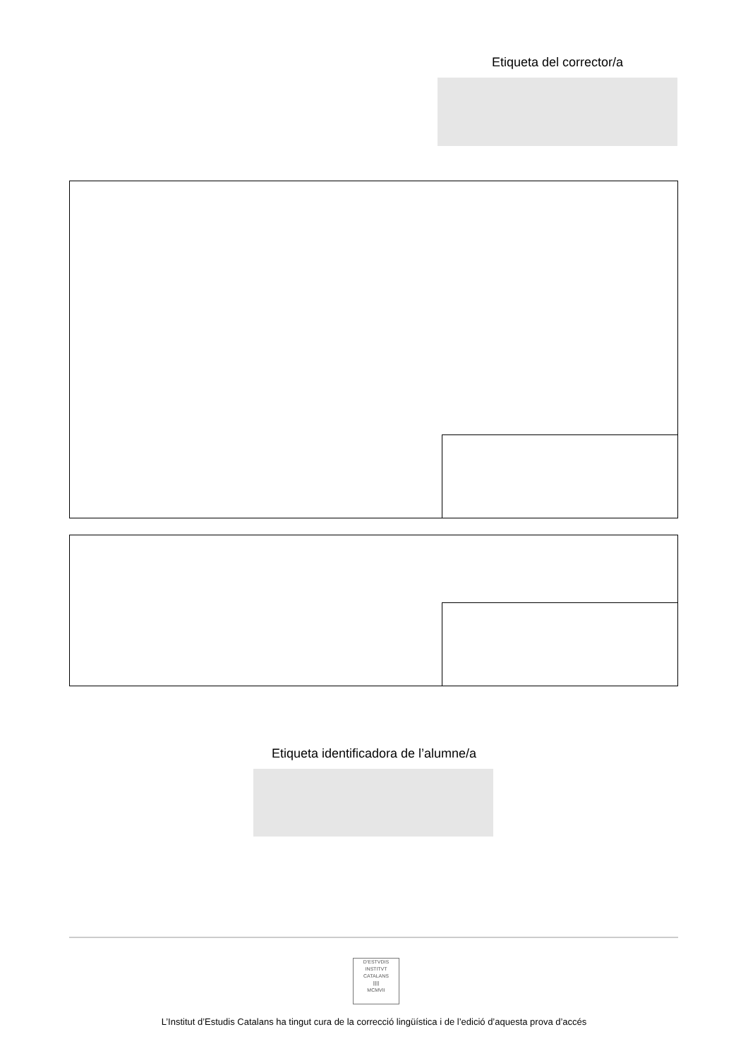Etiqueta del corrector/a
Etiqueta identificadora de l’alumne/a
D'ESTVDIS
INSTITVT CATALANS
|||||
MCMVII
L’Institut d’Estudis Catalans ha tingut cura de la correcció lingüística i de l’edició d’aquesta prova d’accés